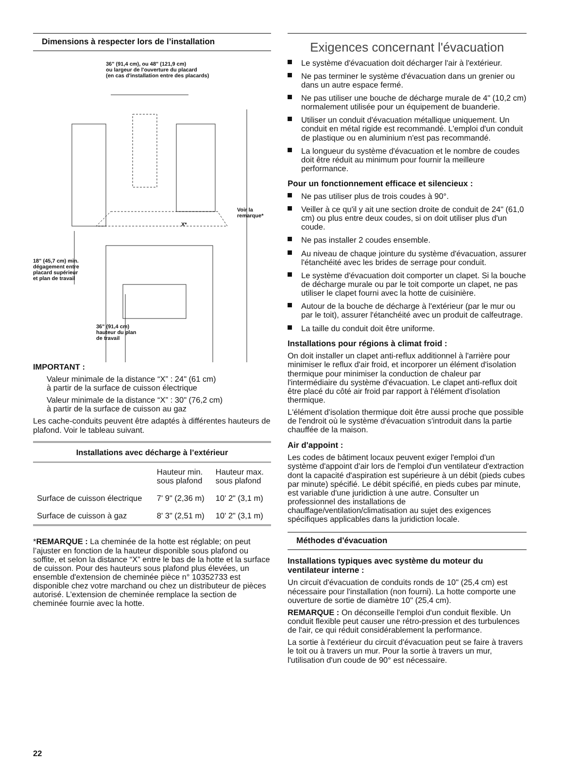Dimensions à respecter lors de l’installation
36" (91,4 cm), ou 48" (121,9 cm)
ou largeur de l'ouverture du placard
(en cas d'installation entre des placards)
Voir la
remarque*
X*
18" (45,7 cm) min.
dégagement entre
placard supérieur
et plan de travail
36" (91,4 cm)
hauteur du plan
de travail
IMPORTANT :
Valeur minimale de la distance “X” : 24" (61 cm)
à partir de la surface de cuisson électrique
Valeur minimale de la distance “X” : 30" (76,2 cm)
à partir de la surface de cuisson au gaz
Les cache-conduits peuvent être adaptés à différentes hauteurs de plafond. Voir le tableau suivant.
Installations avec décharge à l’extérieur
| | Hauteur min. sous plafond | Hauteur max. sous plafond |
| --- | --- | --- |
| Surface de cuisson électrique | 7' 9" (2,36 m) | 10' 2" (3,1 m) |
| Surface de cuisson à gaz | 8' 3" (2,51 m) | 10' 2" (3,1 m) |
*REMARQUE : La cheminée de la hotte est réglable; on peut l’ajuster en fonction de la hauteur disponible sous plafond ou soffite, et selon la distance “X” entre le bas de la hotte et la surface de cuisson. Pour des hauteurs sous plafond plus élevées, un ensemble d'extension de cheminée pièce n° 10352733 est disponible chez votre marchand ou chez un distributeur de pièces autorisé. L’extension de cheminée remplace la section de cheminée fournie avec la hotte.
22
Exigences concernant l'évacuation
Le système d'évacuation doit décharger l'air à l'extérieur.
Ne pas terminer le système d'évacuation dans un grenier ou dans un autre espace fermé.
Ne pas utiliser une bouche de décharge murale de 4" (10,2 cm) normalement utilisée pour un équipement de buanderie.
Utiliser un conduit d'évacuation métallique uniquement. Un conduit en métal rigide est recommandé. L'emploi d'un conduit de plastique ou en aluminium n'est pas recommandé.
La longueur du système d'évacuation et le nombre de coudes doit être réduit au minimum pour fournir la meilleure performance.
Pour un fonctionnement efficace et silencieux :
Ne pas utiliser plus de trois coudes à 90°.
Veiller à ce qu'il y ait une section droite de conduit de 24" (61,0 cm) ou plus entre deux coudes, si on doit utiliser plus d'un coude.
Ne pas installer 2 coudes ensemble.
Au niveau de chaque jointure du système d'évacuation, assurer l'étanchéité avec les brides de serrage pour conduit.
Le système d'évacuation doit comporter un clapet. Si la bouche de décharge murale ou par le toit comporte un clapet, ne pas utiliser le clapet fourni avec la hotte de cuisinière.
Autour de la bouche de décharge à l'extérieur (par le mur ou par le toit), assurer l'étanchéité avec un produit de calfeutrage.
La taille du conduit doit être uniforme.
Installations pour régions à climat froid :
On doit installer un clapet anti-reflux additionnel à l'arrière pour minimiser le reflux d'air froid, et incorporer un élément d'isolation thermique pour minimiser la conduction de chaleur par l'intermédiaire du système d'évacuation. Le clapet anti-reflux doit être placé du côté air froid par rapport à l'élément d'isolation thermique.
L'élément d'isolation thermique doit être aussi proche que possible de l'endroit où le système d'évacuation s'introduit dans la partie chauffée de la maison.
Air d'appoint :
Les codes de bâtiment locaux peuvent exiger l'emploi d'un système d'appoint d'air lors de l'emploi d'un ventilateur d'extraction dont la capacité d'aspiration est supérieure à un débit (pieds cubes par minute) spécifié. Le débit spécifié, en pieds cubes par minute, est variable d'une juridiction à une autre. Consulter un professionnel des installations de chauffage/ventilation/climatisation au sujet des exigences spécifiques applicables dans la juridiction locale.
Méthodes d'évacuation
Installations typiques avec système du moteur du ventilateur interne :
Un circuit d'évacuation de conduits ronds de 10" (25,4 cm) est nécessaire pour l'installation (non fourni). La hotte comporte une ouverture de sortie de diamètre 10" (25,4 cm).
REMARQUE : On déconseille l'emploi d'un conduit flexible. Un conduit flexible peut causer une rétro-pression et des turbulences de l'air, ce qui réduit considérablement la performance.
La sortie à l'extérieur du circuit d'évacuation peut se faire à travers le toit ou à travers un mur. Pour la sortie à travers un mur, l'utilisation d'un coude de 90° est nécessaire.